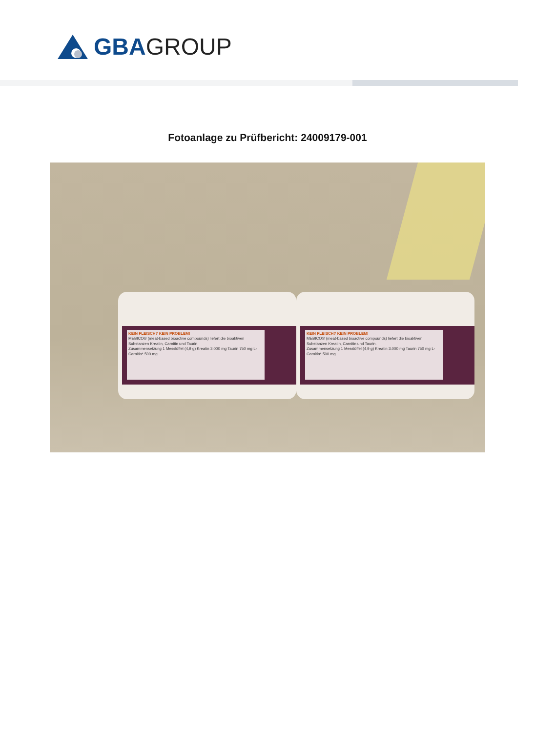GBA GROUP
Fotoanlage zu Prüfbericht: 24009179-001
KEIN FLEISCH? KEIN PROBLEM!
MEBICO® (meat-based bioactive compounds) liefert die bioaktiven Substanzen Kreatin, Carnitin und Taurin.
Zusammensetzung 1 Messlöffel (4,9 g) Kreatin 3.000 mg Taurin 750 mg L-Carnitin* 500 mg
KEIN FLEISCH? KEIN PROBLEM!
MEBICO® (meat-based bioactive compounds) liefert die bioaktiven Substanzen Kreatin, Carnitin und Taurin.
Zusammensetzung 1 Messlöffel (4,9 g) Kreatin 3.000 mg Taurin 750 mg L-Carnitin* 500 mg